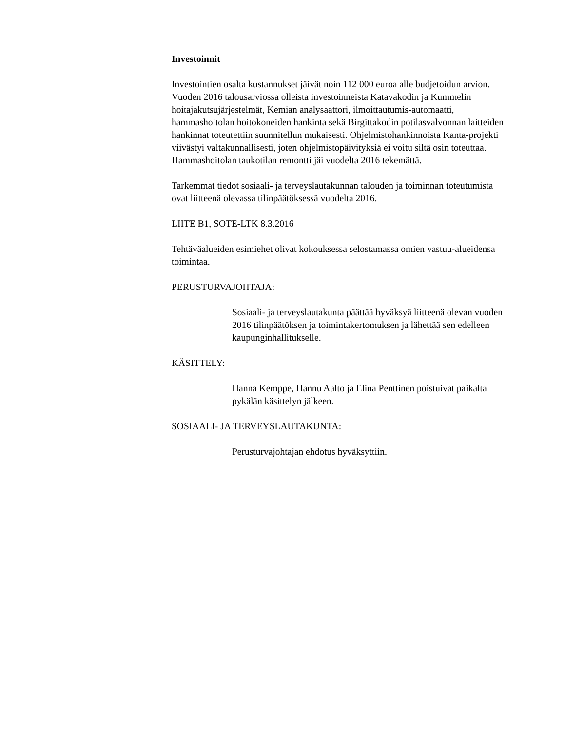Investoinnit
Investointien osalta kustannukset jäivät noin 112 000 euroa alle budjetoidun arvion. Vuoden 2016 talousarviossa olleista investoinneista Katavakodin ja Kummelin hoitajakutsujärjestelmät, Kemian analysaattori, ilmoittautumis-automaatti, hammashoitolan hoitokoneiden hankinta sekä Birgittakodin potilasvalvonnan laitteiden hankinnat toteutettiin suunnitellun mukaisesti. Ohjelmistohankinnoista Kanta-projekti viivästyi valtakunnallisesti, joten ohjelmistopäivityksiä ei voitu siltä osin toteuttaa. Hammashoitolan taukotilan remontti jäi vuodelta 2016 tekemättä.
Tarkemmat tiedot sosiaali- ja terveyslautakunnan talouden ja toiminnan toteutumista ovat liitteenä olevassa tilinpäätöksessä vuodelta 2016.
LIITE B1, SOTE-LTK 8.3.2016
Tehtäväalueiden esimiehet olivat kokouksessa selostamassa omien vastuu-alueidensa toimintaa.
PERUSTURVAJOHTAJA:
Sosiaali- ja terveyslautakunta päättää hyväksyä liitteenä olevan vuoden 2016 tilinpäätöksen ja toimintakertomuksen ja lähettää sen edelleen kaupunginhallitukselle.
KÄSITTELY:
Hanna Kemppe, Hannu Aalto ja Elina Penttinen poistuivat paikalta pykälän käsittelyn jälkeen.
SOSIAALI- JA TERVEYSLAUTAKUNTA:
Perusturvajohtajan ehdotus hyväksyttiin.